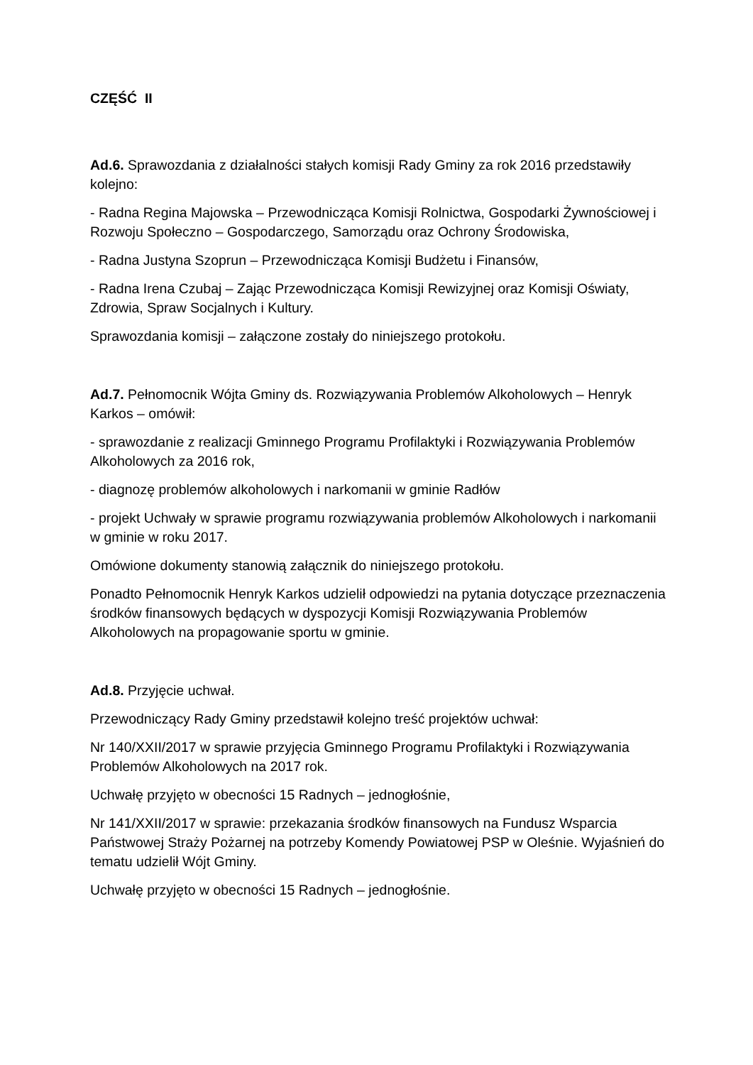CZĘŚĆ II
Ad.6. Sprawozdania z działalności stałych komisji Rady Gminy za rok 2016 przedstawiły kolejno:
- Radna Regina Majowska – Przewodnicząca Komisji Rolnictwa, Gospodarki Żywnościowej i Rozwoju Społeczno – Gospodarczego, Samorządu oraz Ochrony Środowiska,
- Radna Justyna Szoprun – Przewodnicząca Komisji Budżetu i Finansów,
- Radna Irena Czubaj – Zając Przewodnicząca Komisji Rewizyjnej oraz Komisji Oświaty, Zdrowia, Spraw Socjalnych i Kultury.
Sprawozdania komisji – załączone zostały do niniejszego protokołu.
Ad.7. Pełnomocnik Wójta Gminy ds. Rozwiązywania Problemów Alkoholowych – Henryk Karkos – omówił:
- sprawozdanie z realizacji Gminnego Programu Profilaktyki i Rozwiązywania Problemów Alkoholowych za 2016 rok,
- diagnozę problemów alkoholowych i narkomanii w gminie Radłów
- projekt Uchwały w sprawie programu rozwiązywania problemów Alkoholowych i narkomanii w gminie w roku 2017.
Omówione dokumenty stanowią załącznik do niniejszego protokołu.
Ponadto Pełnomocnik Henryk Karkos udzielił odpowiedzi na pytania dotyczące przeznaczenia środków finansowych będących w dyspozycji Komisji Rozwiązywania Problemów Alkoholowych na propagowanie sportu w gminie.
Ad.8. Przyjęcie uchwał.
Przewodniczący Rady Gminy przedstawił kolejno treść projektów uchwał:
Nr 140/XXII/2017 w sprawie przyjęcia Gminnego Programu Profilaktyki i Rozwiązywania Problemów Alkoholowych na 2017 rok.
Uchwałę przyjęto w obecności 15 Radnych – jednogłośnie,
Nr 141/XXII/2017 w sprawie: przekazania środków finansowych na Fundusz Wsparcia Państwowej Straży Pożarnej na potrzeby Komendy Powiatowej PSP w Oleśnie. Wyjaśnień do tematu udzielił Wójt Gminy.
Uchwałę przyjęto w obecności 15 Radnych – jednogłośnie.